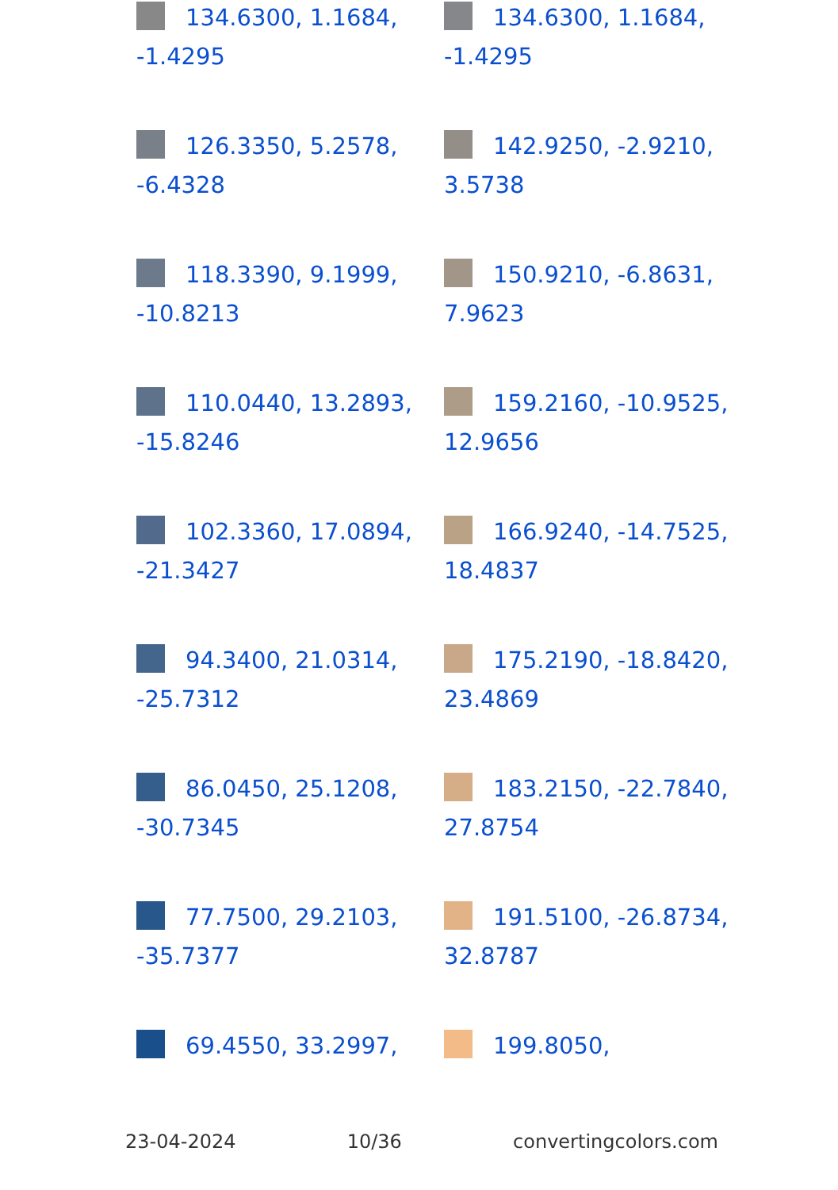134.6300, 1.1684, -1.4295
134.6300, 1.1684, -1.4295
126.3350, 5.2578, -6.4328
142.9250, -2.9210, 3.5738
118.3390, 9.1999, -10.8213
150.9210, -6.8631, 7.9623
110.0440, 13.2893, -15.8246
159.2160, -10.9525, 12.9656
102.3360, 17.0894, -21.3427
166.9240, -14.7525, 18.4837
94.3400, 21.0314, -25.7312
175.2190, -18.8420, 23.4869
86.0450, 25.1208, -30.7345
183.2150, -22.7840, 27.8754
77.7500, 29.2103, -35.7377
191.5100, -26.8734, 32.8787
69.4550, 33.2997,
199.8050,
23-04-2024 10/36 convertingcolors.com